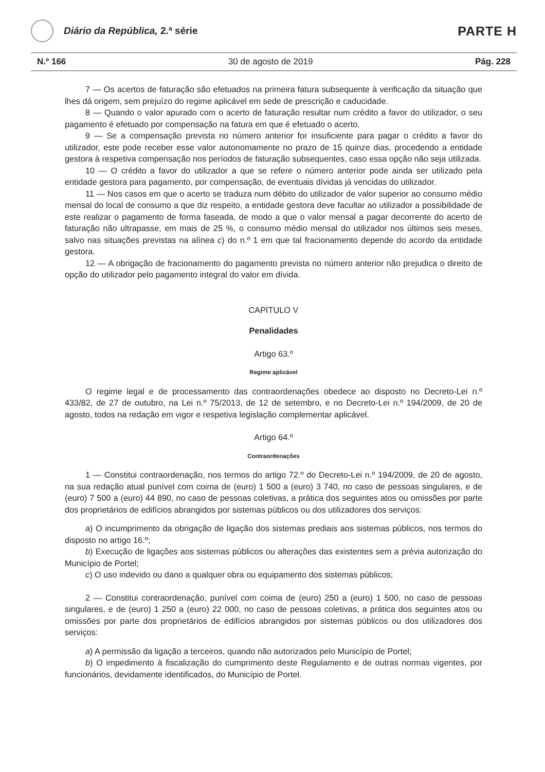Diário da República, 2.ª série
PARTE H
N.º 166 30 de agosto de 2019 Pág. 228
7 — Os acertos de faturação são efetuados na primeira fatura subsequente à verificação da situação que lhes dá origem, sem prejuízo do regime aplicável em sede de prescrição e caducidade.
8 — Quando o valor apurado com o acerto de faturação resultar num crédito a favor do utilizador, o seu pagamento é efetuado por compensação na fatura em que é efetuado o acerto.
9 — Se a compensação prevista no número anterior for insuficiente para pagar o crédito a favor do utilizador, este pode receber esse valor autonomamente no prazo de 15 quinze dias, procedendo a entidade gestora à respetiva compensação nos períodos de faturação subsequentes, caso essa opção não seja utilizada.
10 — O crédito a favor do utilizador a que se refere o número anterior pode ainda ser utilizado pela entidade gestora para pagamento, por compensação, de eventuais dívidas já vencidas do utilizador.
11 — Nos casos em que o acerto se traduza num débito do utilizador de valor superior ao consumo médio mensal do local de consumo a que diz respeito, a entidade gestora deve facultar ao utilizador a possibilidade de este realizar o pagamento de forma faseada, de modo a que o valor mensal a pagar decorrente do acerto de faturação não ultrapasse, em mais de 25 %, o consumo médio mensal do utilizador nos últimos seis meses, salvo nas situações previstas na alínea c) do n.º 1 em que tal fracionamento depende do acordo da entidade gestora.
12 — A obrigação de fracionamento do pagamento prevista no número anterior não prejudica o direito de opção do utilizador pelo pagamento integral do valor em dívida.
CAPÍTULO V
Penalidades
Artigo 63.º
Regime aplicável
O regime legal e de processamento das contraordenações obedece ao disposto no Decreto-Lei n.º 433/82, de 27 de outubro, na Lei n.º 75/2013, de 12 de setembro, e no Decreto-Lei n.º 194/2009, de 20 de agosto, todos na redação em vigor e respetiva legislação complementar aplicável.
Artigo 64.º
Contraordenações
1 — Constitui contraordenação, nos termos do artigo 72.º do Decreto-Lei n.º 194/2009, de 20 de agosto, na sua redação atual punível com coima de (euro) 1 500 a (euro) 3 740, no caso de pessoas singulares, e de (euro) 7 500 a (euro) 44 890, no caso de pessoas coletivas, a prática dos seguintes atos ou omissões por parte dos proprietários de edifícios abrangidos por sistemas públicos ou dos utilizadores dos serviços:
a) O incumprimento da obrigação de ligação dos sistemas prediais aos sistemas públicos, nos termos do disposto no artigo 16.º;
b) Execução de ligações aos sistemas públicos ou alterações das existentes sem a prévia autorização do Município de Portel;
c) O uso indevido ou dano a qualquer obra ou equipamento dos sistemas públicos;
2 — Constitui contraordenação, punível com coima de (euro) 250 a (euro) 1 500, no caso de pessoas singulares, e de (euro) 1 250 a (euro) 22 000, no caso de pessoas coletivas, a prática dos seguintes atos ou omissões por parte dos proprietários de edifícios abrangidos por sistemas públicos ou dos utilizadores dos serviços:
a) A permissão da ligação a terceiros, quando não autorizados pelo Município de Portel;
b) O impedimento à fiscalização do cumprimento deste Regulamento e de outras normas vigentes, por funcionários, devidamente identificados, do Município de Portel.